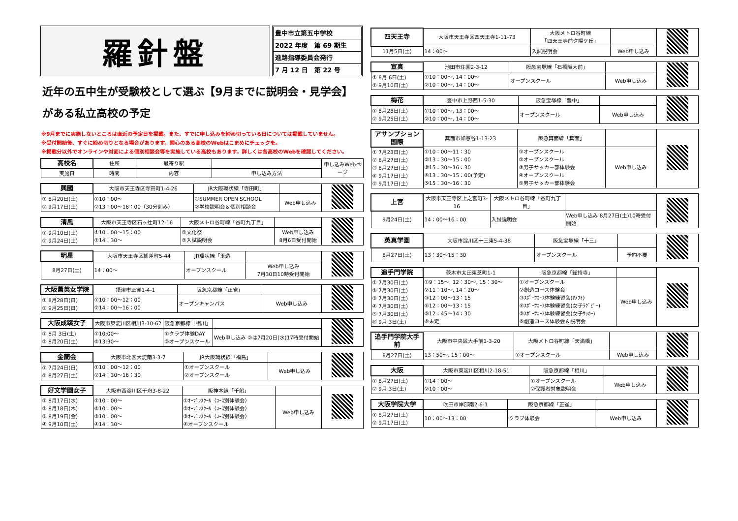羅針盤
豊中市立第五中学校
2022 年度　第 69 期生
進路指導委員会発行
7 月 12 日　第 22 号
近年の五中生が受験校として選ぶ【9月までに説明会・見学会】
がある私立高校の予定
※9月までに実施しないところは直近の予定日を掲載。また、すでに申し込みを締め切っている日については掲載していません。
※受付開始後、すぐに締め切りとなる場合があります。関心のある高校のWebはこまめにチェックを。
※掲載分以外でオンラインや対面による個別相談会等を実施している高校もあります。詳しくは各高校のWebを確認してください。
| 高校名 | 住所 | 最寄り駅 | | 申し込みWebページ |
| 実施日 | 時間 | 内容 | 申し込み方法 | |
| 興國 | 大阪市天王寺区寺田町1-4-26 | JR大阪環状線「寺田町」 | | |
| ① 8月20日(土) ② 9月17日(土) | ①10：00～ ②13：00～16：00（30分刻み） | ①SUMMER OPEN SCHOOL ②学校説明会＆個別相談会 | Web申し込み | |
| 清風 | 大阪市天王寺区石ヶ辻町12-16 | 大阪メトロ谷町線「谷町九丁目」 | | |
| ① 9月10日(土) ② 9月24日(土) | ①10：00～15：00 ②14：30～ | ①文化祭 ②入試説明会 | Web申し込み 8月6日受付開始 | |
| 明星 | 大阪市天王寺区餌差町5-44 | JR環状線「玉造」 | | |
| 8月27日(土) | 14：00～ | オープンスクール | Web申し込み 7月30日10時受付開始 | |
| 大阪薫英女学院 | 摂津市正雀1-4-1 | 阪急京都線「正雀」 | | |
| ① 8月28日(日) ② 9月25日(日) | ①10：00～12：00 ②14：00～16：00 | オープンキャンパス | Web申し込み | |
| 大阪成蹊女子 | 大阪市東淀川区相川3-10-62 | 阪急京都線「相川」 | | |
| ① 8月 3日(土) ② 8月20日(土) | ①10:00～ ②13:30～ | ①クラブ体験DAY ②オープンスクール | Web申し込み ②は7月20日(水)17時受付開始 | |
| 金蘭会 | 大阪市北区大淀南3-3-7 | JR大阪環状線「福島」 | | |
| ① 7月24日(日) ② 8月27日(土) | ①10：00～12：00 ②14：30～16：30 | ①オープンスクール ②オープンスクール | Web申し込み | |
| 好文学園女子 | 大阪市西淀川区千舟3-8-22 | 阪神本線「千船」 | | |
| ① 8月17日(水) ② 8月18日(木) ③ 8月19日(金) ④ 9月10日(土) | ①10：00～ ②10：00～ ③10：00～ ④14：30～ | ①ｵｰﾌﾟﾝｽｸｰﾙ（ｺｰｽ別体験会） ②ｵｰﾌﾟﾝｽｸｰﾙ（ｺｰｽ別体験会） ③ｵｰﾌﾟﾝｽｸｰﾙ（ｺｰｽ別体験会） ④オープンスクール | Web申し込み | |
| 四天王寺 | 大阪市天王寺区四天王寺1-11-73 | 大阪メトロ谷町線 「四天王寺前夕陽ケ丘」 | | |
| 11月5日(土) | 14：00～ | 入試説明会 | Web申し込み | |
| 宣真 | 池田市荘園2-3-12 | 阪急宝塚線「石橋阪大前」 | | |
| ① 8月 6日(土) ② 9月10日(土) | ①10：00～, 14：00～ ②10：00～, 14：00～ | オープンスクール | Web申し込み | |
| 梅花 | 豊中市上野西1-5-30 | 阪急宝塚線「豊中」 | | |
| ① 8月28日(土) ② 9月25日(土) | ①10：00～, 13：00～ ②10：00～, 14：00～ | オープンスクール | Web申し込み | |
| アサンプション国際 | 箕面市如意谷1-13-23 | 阪急箕面線「箕面」 | | |
| ① 7月23日(土) ② 8月27日(土) ③ 8月27日(土) ④ 9月17日(土) ⑤ 9月17日(土) | ①10：00～11：30 ②13：30～15：00 ③15：30～16：30 ④13：30～15：00(予定) ⑤15：30～16：30 | ①オープンスクール ②オープンスクール ③男子サッカー部体験会 ④オープンスクール ⑤男子サッカー部体験会 | Web申し込み | |
| 上宮 | 大阪市天王寺区上之宮町3-16 | 大阪メトロ谷町線「谷町九丁目」 | | |
| 9月24日(土) | 14：00～16：00 | 入試説明会 | Web申し込み 8月27日(土)10時受付開始 | |
| 英真学園 | 大阪市淀川区十三東5-4-38 | 阪急宝塚線「十三」 | | |
| 8月27日(土) | 13：30～15：30 | オープンスクール | 予約不要 | |
| 追手門学院 | 茨木市太田東芝町1-1 | 阪急京都線「総持寺」 | | |
| ① 7月30日(土) ② 7月30日(土) ③ 7月30日(土) ④ 7月30日(土) ⑤ 7月30日(土) ⑥ 9月 3日(土) | ①9：15～, 12：30～, 15：30～ ②11：10～, 14：20～ ③12：00～13：15 ④12：00～13：15 ⑤12：45～14：30 ⑥未定 | ①オープンスクール ②創造コース体験会 ③ｽﾎﾟｰﾂｺｰｽ体験練習会(ｱﾒﾌﾄ) ④ｽﾎﾟｰﾂｺｰｽ体験練習会(女子ﾗｸﾞﾋﾞｰ) ⑤ｽﾎﾟｰﾂｺｰｽ体験練習会(女子ｻｯｶｰ) ⑥創造コース体験会＆説明会 | Web申し込み | |
| 追手門学院大手前 | 大阪市中央区大手前1-3-20 | 大阪メトロ谷町線「天満橋」 | | |
| 8月27日(土) | 13：50～, 15：00～ | ①オープンスクール | Web申し込み | |
| 大阪 | 大阪市東淀川区相川2-18-51 | 阪急京都線「相川」 | | |
| ① 8月27日(土) ② 9月 3日(土) | ①14：00～ ②10：00～ | ①オープンスクール ②保護者対象説明会 | Web申し込み | |
| 大阪学院大学 | 吹田市岸部南2-6-1 | 阪急京都線「正雀」 | | |
| ① 8月27日(土) ② 9月17日(土) | 10：00～13：00 | クラブ体験会 | Web申し込み | |